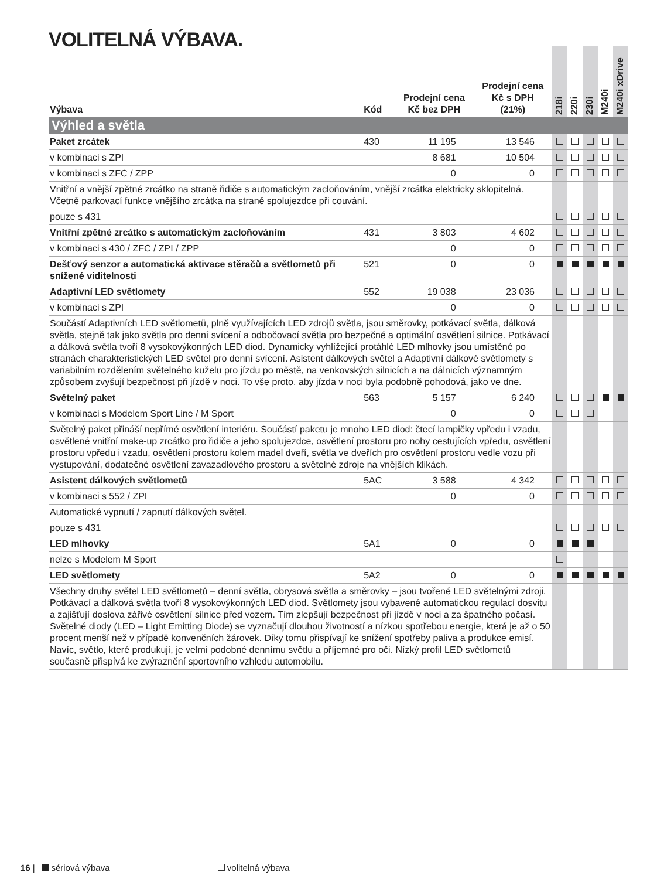VOLITELNÁ VÝBAVA.
| Výbava | Kód | Prodejní cena Kč bez DPH | Prodejní cena Kč s DPH (21%) | 218i | 220i | 230i | M240i | M240i xDrive |
| --- | --- | --- | --- | --- | --- | --- | --- | --- |
| Výhled a světla | | | | | | | | |
| Paket zrcátek | 430 | 11 195 | 13 546 | | | | | |
| v kombinaci s ZPI | | 8 681 | 10 504 | | | | | |
| v kombinaci s ZFC / ZPP | | 0 | 0 | | | | | |
| Vnitřní a vnější zpětné zrcátko na straně řidiče s automatickým zacloňováním, vnější zrcátka elektricky sklopitelná. Včetně parkovací funkce vnějšího zrcátka na straně spolujezdce při couvání. | | | | | | | | |
| pouze s 431 | | | | | | | | |
| Vnitřní zpětné zrcátko s automatickým zacloňováním | 431 | 3 803 | 4 602 | | | | | |
| v kombinaci s 430 / ZFC / ZPI / ZPP | | 0 | 0 | | | | | |
| Dešťový senzor a automatická aktivace stěračů a světlometů při snížené viditelnosti | 521 | 0 | 0 | | | | | |
| Adaptivní LED světlomety | 552 | 19 038 | 23 036 | | | | | |
| v kombinaci s ZPI | | 0 | 0 | | | | | |
| Součástí Adaptivních LED světlometů, plně využívajících LED zdrojů světla, jsou směrovky, potkávací světla, dálková světla, stejně tak jako světla pro denní svícení a odbočovací světla pro bezpečné a optimální osvětlení silnice. Potkávací a dálková světla tvoří 8 vysokovýkonných LED diod. Dynamicky vyhlížející protáhlé LED mlhovky jsou umístěné po stranách charakteristických LED světel pro denní svícení. Asistent dálkových světel a Adaptivní dálkové světlomety s variabilním rozdělením světelného kuželu pro jízdu po městě, na venkovských silnicích a na dálnicích významným způsobem zvyšují bezpečnost při jízdě v noci. To vše proto, aby jízda v noci byla podobně pohodová, jako ve dne. | | | | | | | | |
| Světelný paket | 563 | 5 157 | 6 240 | | | | | |
| v kombinaci s Modelem Sport Line / M Sport | | 0 | 0 | | | | | |
| Světelný paket přináší nepřímé osvětlení interiéru. Součástí paketu je mnoho LED diod: čtecí lampičky vpředu i vzadu, osvětlené vnitřní make-up zrcátko pro řidiče a jeho spolujezdce, osvětlení prostoru pro nohy cestujících vpředu, osvětlení prostoru vpředu i vzadu, osvětlení prostoru kolem madel dveří, světla ve dveřích pro osvětlení prostoru vedle vozu při vystupování, dodatečné osvětlení zavazadlového prostoru a světelné zdroje na vnějších klikách. | | | | | | | | |
| Asistent dálkových světlometů | 5AC | 3 588 | 4 342 | | | | | |
| v kombinaci s 552 / ZPI | | 0 | 0 | | | | | |
| Automatické vypnutí / zapnutí dálkových světel. | | | | | | | | |
| pouze s 431 | | | | | | | | |
| LED mlhovky | 5A1 | 0 | 0 | | | | | |
| nelze s Modelem M Sport | | | | | | | | |
| LED světlomety | 5A2 | 0 | 0 | | | | | |
| Všechny druhy světel LED světlometů – denní světla, obrysová světla a směrovky – jsou tvořené LED světelnými zdroji. Potkávací a dálková světla tvoří 8 vysokovýkonných LED diod. Světlomety jsou vybavené automatickou regulací dosvitu a zajišťují doslova zářivé osvětlení silnice před vozem. Tím zlepšují bezpečnost při jízdě v noci a za špatného počasí. Světelné diody (LED – Light Emitting Diode) se vyznačují dlouhou životností a nízkou spotřebou energie, která je až o 50 procent menší než v případě konvenčních žárovek. Díky tomu přispívají ke snížení spotřeby paliva a produkce emisí. Navíc, světlo, které produkují, je velmi podobné dennímu světlu a příjemné pro oči. Nízký profil LED světlometů současně přispívá ke zvýraznění sportovního vzhledu automobilu. | | | | | | | | |
16 | sériová výbava volitelná výbava